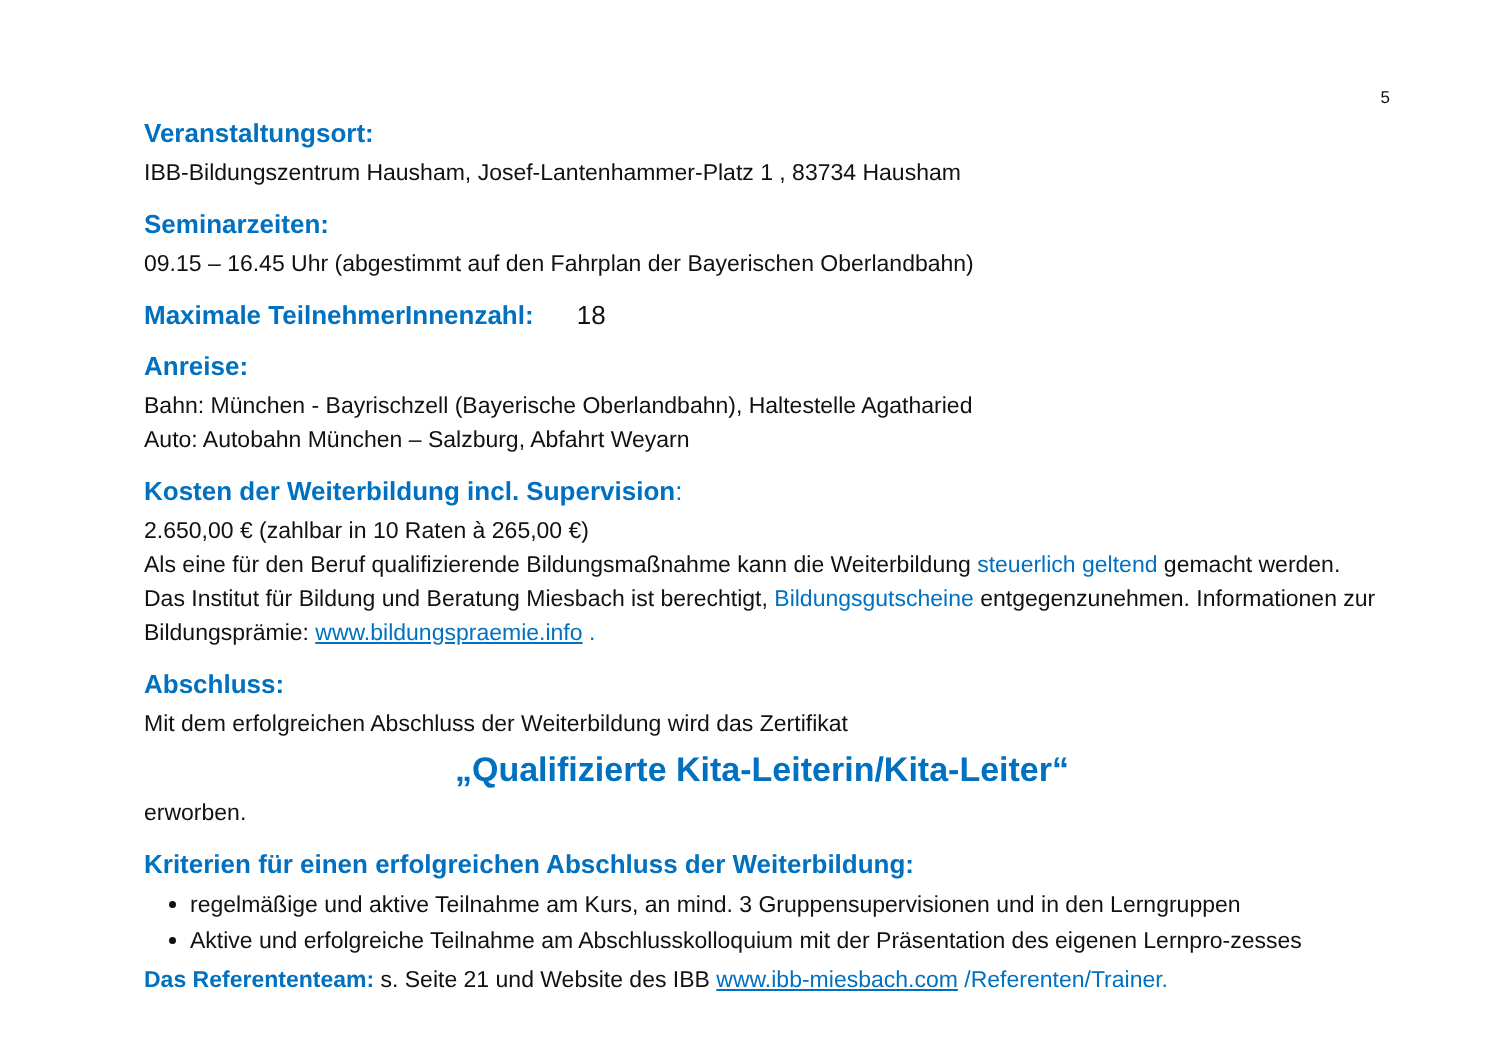5
Veranstaltungsort:
IBB-Bildungszentrum Hausham, Josef-Lantenhammer-Platz 1 , 83734 Hausham
Seminarzeiten:
09.15 – 16.45 Uhr (abgestimmt auf den Fahrplan der Bayerischen Oberlandbahn)
Maximale TeilnehmerInnenzahl: 18
Anreise:
Bahn: München - Bayrischzell (Bayerische Oberlandbahn), Haltestelle Agatharied
Auto: Autobahn München – Salzburg, Abfahrt Weyarn
Kosten der Weiterbildung incl. Supervision:
2.650,00 € (zahlbar in 10 Raten à 265,00 €)
Als eine für den Beruf qualifizierende Bildungsmaßnahme kann die Weiterbildung steuerlich geltend gemacht werden. Das Institut für Bildung und Beratung Miesbach ist berechtigt, Bildungsgutscheine entgegenzunehmen. Informationen zur Bildungsprämie: www.bildungspraemie.info .
Abschluss:
Mit dem erfolgreichen Abschluss der Weiterbildung wird das Zertifikat
„Qualifizierte Kita-Leiterin/Kita-Leiter“
erworben.
Kriterien für einen erfolgreichen Abschluss der Weiterbildung:
regelmäßige und aktive Teilnahme am Kurs, an mind. 3 Gruppensupervisionen und in den Lerngruppen
Aktive und erfolgreiche Teilnahme am Abschlusskolloquium mit der Präsentation des eigenen Lernpro-zesses
Das Referententeam: s. Seite 21 und Website des IBB www.ibb-miesbach.com /Referenten/Trainer.